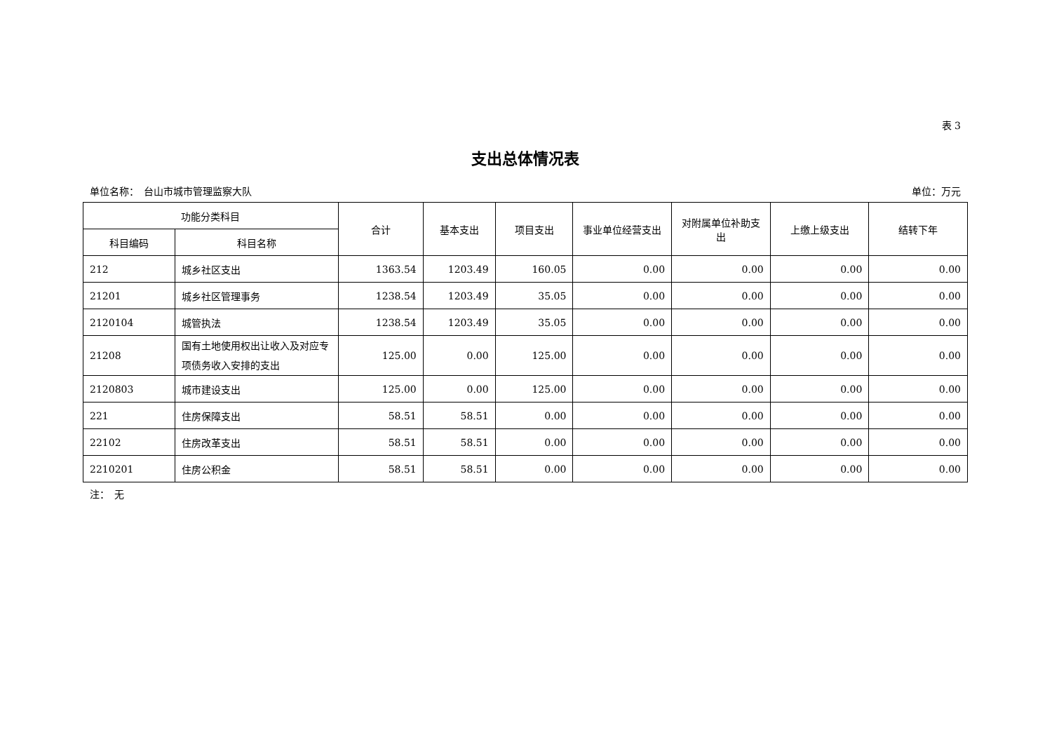表 3
支出总体情况表
单位名称：　台山市城市管理监察大队 单位：万元
| 功能分类科目 | | 合计 | 基本支出 | 项目支出 | 事业单位经营支出 | 对附属单位补助支出 | 上缴上级支出 | 结转下年 |
| --- | --- | --- | --- | --- | --- | --- | --- | --- |
| 科目编码 | 科目名称 | | | | | | | |
| 212 | 城乡社区支出 | 1363.54 | 1203.49 | 160.05 | 0.00 | 0.00 | 0.00 | 0.00 |
| 21201 | 城乡社区管理事务 | 1238.54 | 1203.49 | 35.05 | 0.00 | 0.00 | 0.00 | 0.00 |
| 2120104 | 城管执法 | 1238.54 | 1203.49 | 35.05 | 0.00 | 0.00 | 0.00 | 0.00 |
| 21208 | 国有土地使用权出让收入及对应专项债务收入安排的支出 | 125.00 | 0.00 | 125.00 | 0.00 | 0.00 | 0.00 | 0.00 |
| 2120803 | 城市建设支出 | 125.00 | 0.00 | 125.00 | 0.00 | 0.00 | 0.00 | 0.00 |
| 221 | 住房保障支出 | 58.51 | 58.51 | 0.00 | 0.00 | 0.00 | 0.00 | 0.00 |
| 22102 | 住房改革支出 | 58.51 | 58.51 | 0.00 | 0.00 | 0.00 | 0.00 | 0.00 |
| 2210201 | 住房公积金 | 58.51 | 58.51 | 0.00 | 0.00 | 0.00 | 0.00 | 0.00 |
注：　无